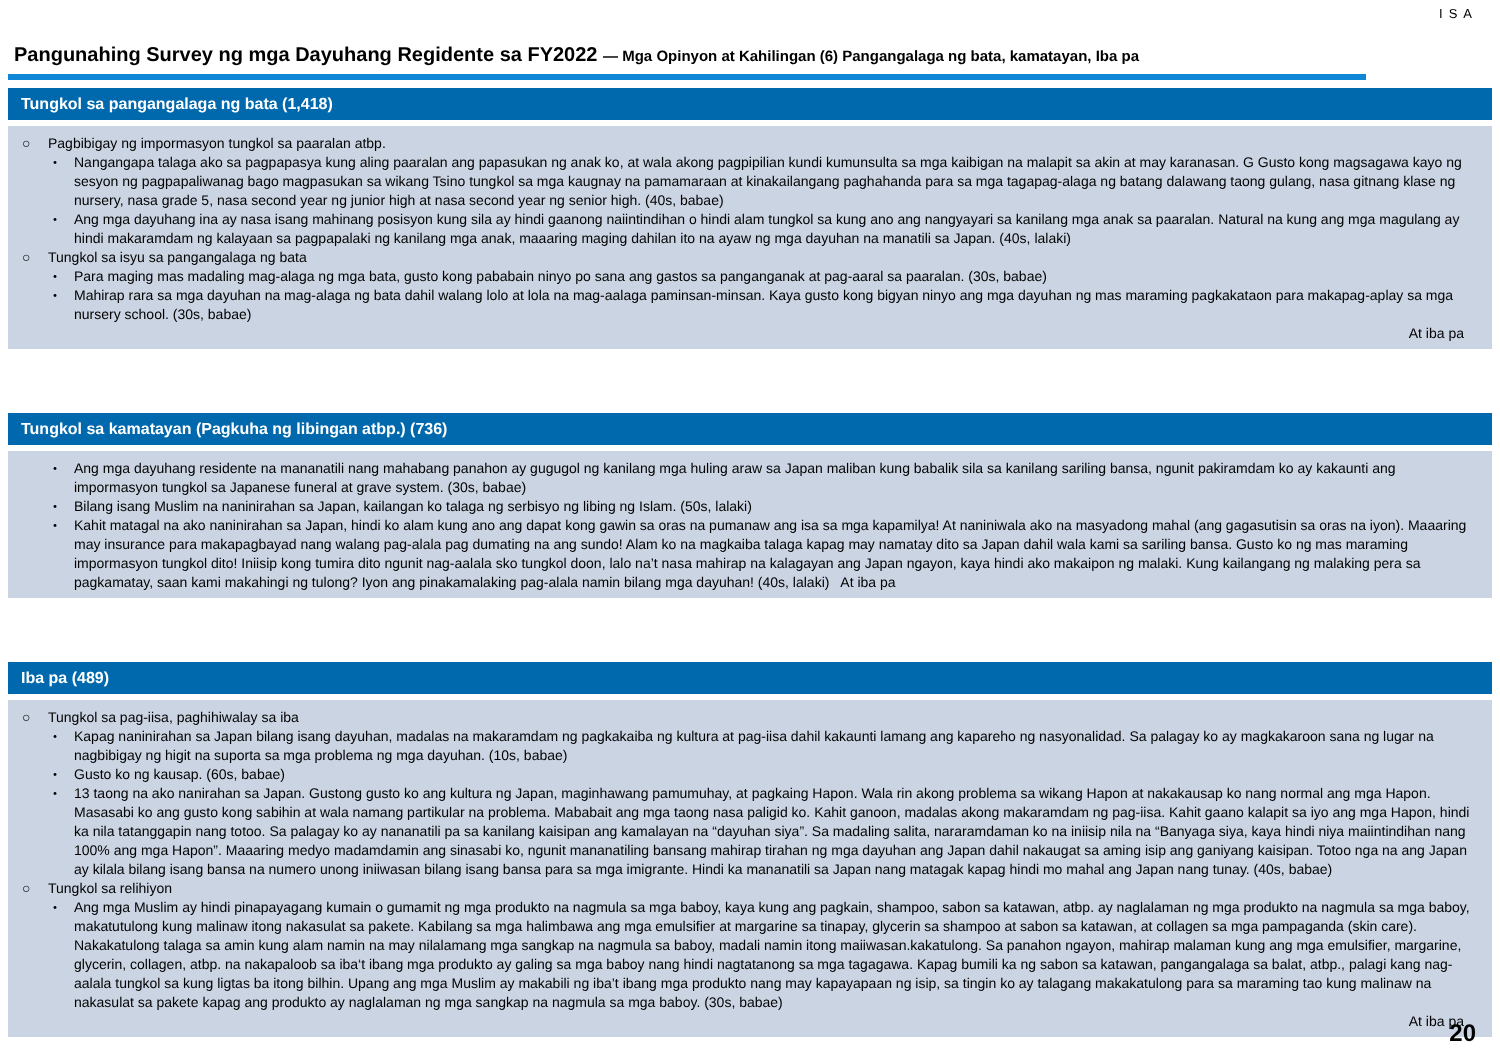Pangunahing Survey ng mga Dayuhang Regidente sa FY2022 — Mga Opinyon at Kahilingan (6) Pangangalaga ng bata, kamatayan, Iba pa
ISA
Tungkol sa pangangalaga ng bata (1,418)
○ Pagbibigay ng impormasyon tungkol sa paaralan atbp.
・ Nangangapa talaga ako sa pagpapasya kung aling paaralan ang papasukan ng anak ko, at wala akong pagpipilian kundi kumunsulta sa mga kaibigan na malapit sa akin at may karanasan. G Gusto kong magsagawa kayo ng sesyon ng pagpapaliwanag bago magpasukan sa wikang Tsino tungkol sa mga kaugnay na pamamaraan at kinakailangang paghahanda para sa mga tagapag-alaga ng batang dalawang taong gulang, nasa gitnang klase ng nursery, nasa grade 5, nasa second year ng junior high at nasa second year ng senior high. (40s, babae)
・ Ang mga dayuhang ina ay nasa isang mahinang posisyon kung sila ay hindi gaanong naiintindihan o hindi alam tungkol sa kung ano ang nangyayari sa kanilang mga anak sa paaralan. Natural na kung ang mga magulang ay hindi makaramdam ng kalayaan sa pagpapalaki ng kanilang mga anak, maaaring maging dahilan ito na ayaw ng mga dayuhan na manatili sa Japan. (40s, lalaki)
○ Tungkol sa isyu sa pangangalaga ng bata
・ Para maging mas madaling mag-alaga ng mga bata, gusto kong pababain ninyo po sana ang gastos sa panganganak at pag-aaral sa paaralan. (30s, babae)
・ Mahirap rara sa mga dayuhan na mag-alaga ng bata dahil walang lolo at lola na mag-aalaga paminsan-minsan. Kaya gusto kong bigyan ninyo ang mga dayuhan ng mas maraming pagkakataon para makapag-aplay sa mga nursery school. (30s, babae)
At iba pa
Tungkol sa kamatayan (Pagkuha ng libingan atbp.) (736)
・ Ang mga dayuhang residente na mananatili nang mahabang panahon ay gugugol ng kanilang mga huling araw sa Japan maliban kung babalik sila sa kanilang sariling bansa, ngunit pakiramdam ko ay kakaunti ang impormasyon tungkol sa Japanese funeral at grave system. (30s, babae)
・ Bilang isang Muslim na naninirahan sa Japan, kailangan ko talaga ng serbisyo ng libing ng Islam. (50s, lalaki)
・ Kahit matagal na ako naninirahan sa Japan, hindi ko alam kung ano ang dapat kong gawin sa oras na pumanaw ang isa sa mga kapamilya! At naniniwala ako na masyadong mahal (ang gagasutisin sa oras na iyon). Maaaring may insurance para makapagbayad nang walang pag-alala pag dumating na ang sundo! Alam ko na magkaiba talaga kapag may namatay dito sa Japan dahil wala kami sa sariling bansa. Gusto ko ng mas maraming impormasyon tungkol dito! Iniisip kong tumira dito ngunit nag-aalala sko tungkol doon, lalo na’t nasa mahirap na kalagayan ang Japan ngayon, kaya hindi ako makaipon ng malaki. Kung kailangang ng malaking pera sa pagkamatay, saan kami makahingi ng tulong? Iyon ang pinakamalaking pag-alala namin bilang mga dayuhan! (40s, lalaki) At iba pa
Iba pa (489)
○ Tungkol sa pag-iisa, paghihiwalay sa iba
・ Kapag naninirahan sa Japan bilang isang dayuhan, madalas na makaramdam ng pagkakaiba ng kultura at pag-iisa dahil kakaunti lamang ang kapareho ng nasyonalidad. Sa palagay ko ay magkakaroon sana ng lugar na nagbibigay ng higit na suporta sa mga problema ng mga dayuhan. (10s, babae)
・ Gusto ko ng kausap. (60s, babae)
・ 13 taong na ako nanirahan sa Japan. Gustong gusto ko ang kultura ng Japan, maginhawang pamumuhay, at pagkaing Hapon. Wala rin akong problema sa wikang Hapon at nakakausap ko nang normal ang mga Hapon. Masasabi ko ang gusto kong sabihin at wala namang partikular na problema. Mababait ang mga taong nasa paligid ko. Kahit ganoon, madalas akong makaramdam ng pag-iisa. Kahit gaano kalapit sa iyo ang mga Hapon, hindi ka nila tatanggapin nang totoo. Sa palagay ko ay nananatili pa sa kanilang kaisipan ang kamalayan na “dayuhan siya”. Sa madaling salita, nararamdaman ko na iniisip nila na “Banyaga siya, kaya hindi niya maiintindihan nang 100% ang mga Hapon”. Maaaring medyo madamdamin ang sinasabi ko, ngunit mananatiling bansang mahirap tirahan ng mga dayuhan ang Japan dahil nakaugat sa aming isip ang ganiyang kaisipan. Totoo nga na ang Japan ay kilala bilang isang bansa na numero unong iniiwasan bilang isang bansa para sa mga imigrante. Hindi ka mananatili sa Japan nang matagak kapag hindi mo mahal ang Japan nang tunay. (40s, babae)
○ Tungkol sa relihiyon
・ Ang mga Muslim ay hindi pinapayagang kumain o gumamit ng mga produkto na nagmula sa mga baboy, kaya kung ang pagkain, shampoo, sabon sa katawan, atbp. ay naglalaman ng mga produkto na nagmula sa mga baboy, makatutulong kung malinaw itong nakasulat sa pakete. Kabilang sa mga halimbawa ang mga emulsifier at margarine sa tinapay, glycerin sa shampoo at sabon sa katawan, at collagen sa mga pampaganda (skin care). Nakakatulong talaga sa amin kung alam namin na may nilalamang mga sangkap na nagmula sa baboy, madali namin itong maiiwasan.kakatulong. Sa panahon ngayon, mahirap malaman kung ang mga emulsifier, margarine, glycerin, collagen, atbp. na nakapaloob sa iba‘t ibang mga produkto ay galing sa mga baboy nang hindi nagtatanong sa mga tagagawa. Kapag bumili ka ng sabon sa katawan, pangangalaga sa balat, atbp., palagi kang nag-aalala tungkol sa kung ligtas ba itong bilhin. Upang ang mga Muslim ay makabili ng iba’t ibang mga produkto nang may kapayapaan ng isip, sa tingin ko ay talagang makakatulong para sa maraming tao kung malinaw na nakasulat sa pakete kapag ang produkto ay naglalaman ng mga sangkap na nagmula sa mga baboy. (30s, babae)
At iba pa
20